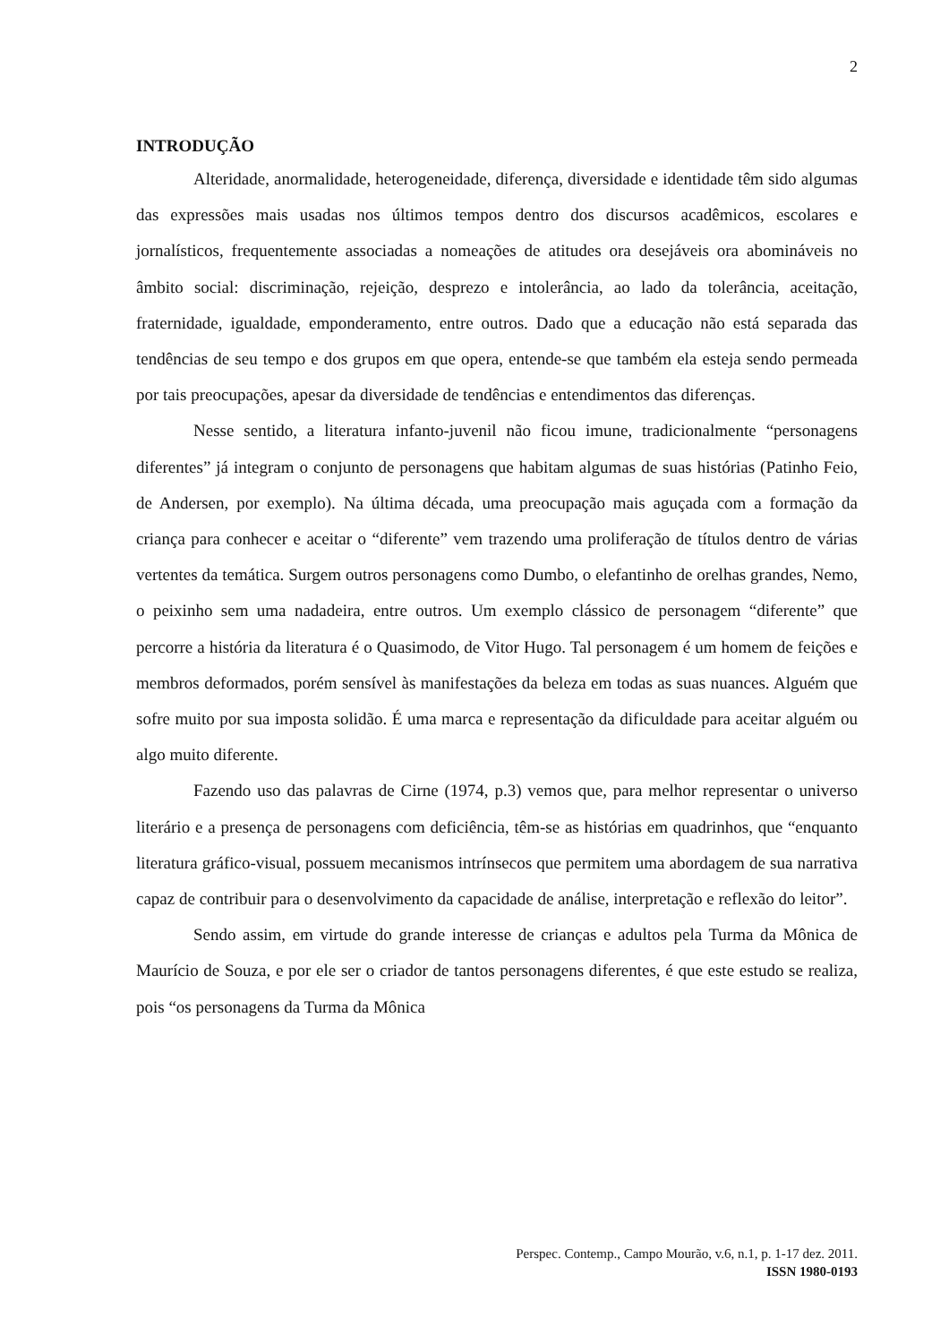2
INTRODUÇÃO
Alteridade, anormalidade, heterogeneidade, diferença, diversidade e identidade têm sido algumas das expressões mais usadas nos últimos tempos dentro dos discursos acadêmicos, escolares e jornalísticos, frequentemente associadas a nomeações de atitudes ora desejáveis ora abomináveis no âmbito social: discriminação, rejeição, desprezo e intolerância, ao lado da tolerância, aceitação, fraternidade, igualdade, emponderamento, entre outros. Dado que a educação não está separada das tendências de seu tempo e dos grupos em que opera, entende-se que também ela esteja sendo permeada por tais preocupações, apesar da diversidade de tendências e entendimentos das diferenças.
Nesse sentido, a literatura infanto-juvenil não ficou imune, tradicionalmente “personagens diferentes” já integram o conjunto de personagens que habitam algumas de suas histórias (Patinho Feio, de Andersen, por exemplo). Na última década, uma preocupação mais aguçada com a formação da criança para conhecer e aceitar o “diferente” vem trazendo uma proliferação de títulos dentro de várias vertentes da temática. Surgem outros personagens como Dumbo, o elefantinho de orelhas grandes, Nemo, o peixinho sem uma nadadeira, entre outros. Um exemplo clássico de personagem “diferente” que percorre a história da literatura é o Quasimodo, de Vitor Hugo. Tal personagem é um homem de feições e membros deformados, porém sensível às manifestações da beleza em todas as suas nuances. Alguém que sofre muito por sua imposta solidão. É uma marca e representação da dificuldade para aceitar alguém ou algo muito diferente.
Fazendo uso das palavras de Cirne (1974, p.3) vemos que, para melhor representar o universo literário e a presença de personagens com deficiência, têm-se as histórias em quadrinhos, que “enquanto literatura gráfico-visual, possuem mecanismos intrínsecos que permitem uma abordagem de sua narrativa capaz de contribuir para o desenvolvimento da capacidade de análise, interpretação e reflexão do leitor”.
Sendo assim, em virtude do grande interesse de crianças e adultos pela Turma da Mônica de Maurício de Souza, e por ele ser o criador de tantos personagens diferentes, é que este estudo se realiza, pois “os personagens da Turma da Mônica
Perspec. Contemp., Campo Mourão, v.6, n.1, p. 1-17 dez. 2011.
ISSN 1980-0193